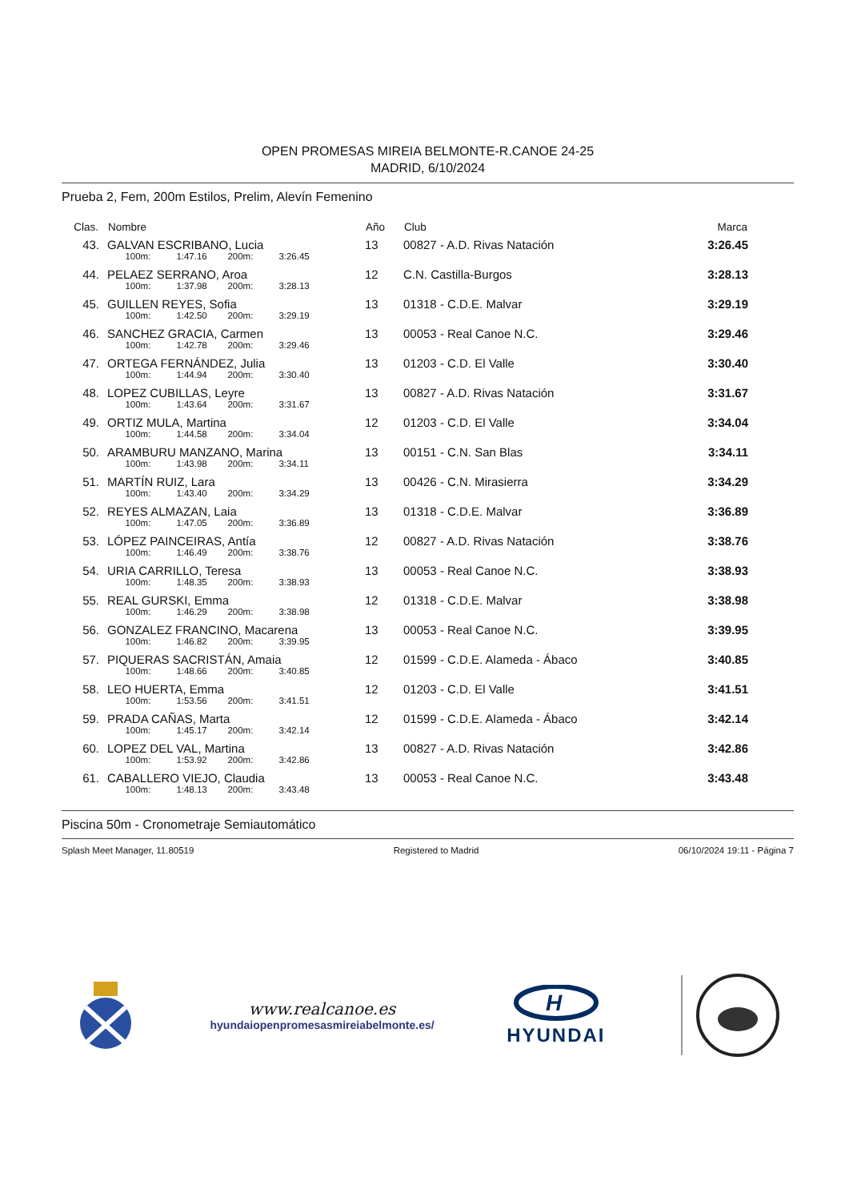OPEN PROMESAS MIREIA BELMONTE-R.CANOE 24-25
MADRID, 6/10/2024
Prueba 2, Fem, 200m Estilos, Prelim, Alevín Femenino
| Clas. | | Nombre | Año | Club | Marca | |
| --- | --- | --- | --- | --- | --- | --- |
| 43. | | GALVAN ESCRIBANO, Lucia | 13 | 00827 - A.D. Rivas Natación | 3:26.45 | |
| | | 100m: 1:47.16 200m: 3:26.45 | | | | |
| 44. | | PELAEZ SERRANO, Aroa | 12 | C.N. Castilla-Burgos | 3:28.13 | |
| | | 100m: 1:37.98 200m: 3:28.13 | | | | |
| 45. | | GUILLEN REYES, Sofia | 13 | 01318 - C.D.E. Malvar | 3:29.19 | |
| | | 100m: 1:42.50 200m: 3:29.19 | | | | |
| 46. | | SANCHEZ GRACIA, Carmen | 13 | 00053 - Real Canoe N.C. | 3:29.46 | |
| | | 100m: 1:42.78 200m: 3:29.46 | | | | |
| 47. | | ORTEGA FERNÁNDEZ, Julia | 13 | 01203 - C.D. El Valle | 3:30.40 | |
| | | 100m: 1:44.94 200m: 3:30.40 | | | | |
| 48. | | LOPEZ CUBILLAS, Leyre | 13 | 00827 - A.D. Rivas Natación | 3:31.67 | |
| | | 100m: 1:43.64 200m: 3:31.67 | | | | |
| 49. | | ORTIZ MULA, Martina | 12 | 01203 - C.D. El Valle | 3:34.04 | |
| | | 100m: 1:44.58 200m: 3:34.04 | | | | |
| 50. | | ARAMBURU MANZANO, Marina | 13 | 00151 - C.N. San Blas | 3:34.11 | |
| | | 100m: 1:43.98 200m: 3:34.11 | | | | |
| 51. | | MARTÍN RUIZ, Lara | 13 | 00426 - C.N. Mirasierra | 3:34.29 | |
| | | 100m: 1:43.40 200m: 3:34.29 | | | | |
| 52. | | REYES ALMAZAN, Laia | 13 | 01318 - C.D.E. Malvar | 3:36.89 | |
| | | 100m: 1:47.05 200m: 3:36.89 | | | | |
| 53. | | LÓPEZ PAINCEIRAS, Antía | 12 | 00827 - A.D. Rivas Natación | 3:38.76 | |
| | | 100m: 1:46.49 200m: 3:38.76 | | | | |
| 54. | | URIA CARRILLO, Teresa | 13 | 00053 - Real Canoe N.C. | 3:38.93 | |
| | | 100m: 1:48.35 200m: 3:38.93 | | | | |
| 55. | | REAL GURSKI, Emma | 12 | 01318 - C.D.E. Malvar | 3:38.98 | |
| | | 100m: 1:46.29 200m: 3:38.98 | | | | |
| 56. | | GONZALEZ FRANCINO, Macarena | 13 | 00053 - Real Canoe N.C. | 3:39.95 | |
| | | 100m: 1:46.82 200m: 3:39.95 | | | | |
| 57. | | PIQUERAS SACRISTÁN, Amaia | 12 | 01599 - C.D.E. Alameda - Ábaco | 3:40.85 | |
| | | 100m: 1:48.66 200m: 3:40.85 | | | | |
| 58. | | LEO HUERTA, Emma | 12 | 01203 - C.D. El Valle | 3:41.51 | |
| | | 100m: 1:53.56 200m: 3:41.51 | | | | |
| 59. | | PRADA CAÑAS, Marta | 12 | 01599 - C.D.E. Alameda - Ábaco | 3:42.14 | |
| | | 100m: 1:45.17 200m: 3:42.14 | | | | |
| 60. | | LOPEZ DEL VAL, Martina | 13 | 00827 - A.D. Rivas Natación | 3:42.86 | |
| | | 100m: 1:53.92 200m: 3:42.86 | | | | |
| 61. | | CABALLERO VIEJO, Claudia | 13 | 00053 - Real Canoe N.C. | 3:43.48 | |
| | | 100m: 1:48.13 200m: 3:43.48 | | | | |
Piscina 50m - Cronometraje Semiautomático
Splash Meet Manager, 11.80519 Registered to Madrid 06/10/2024 19:11 - Página 7
www.realcanoe.es
hyundaiopenpromesasmireiabelmonte.es/
H
HYUNDAI